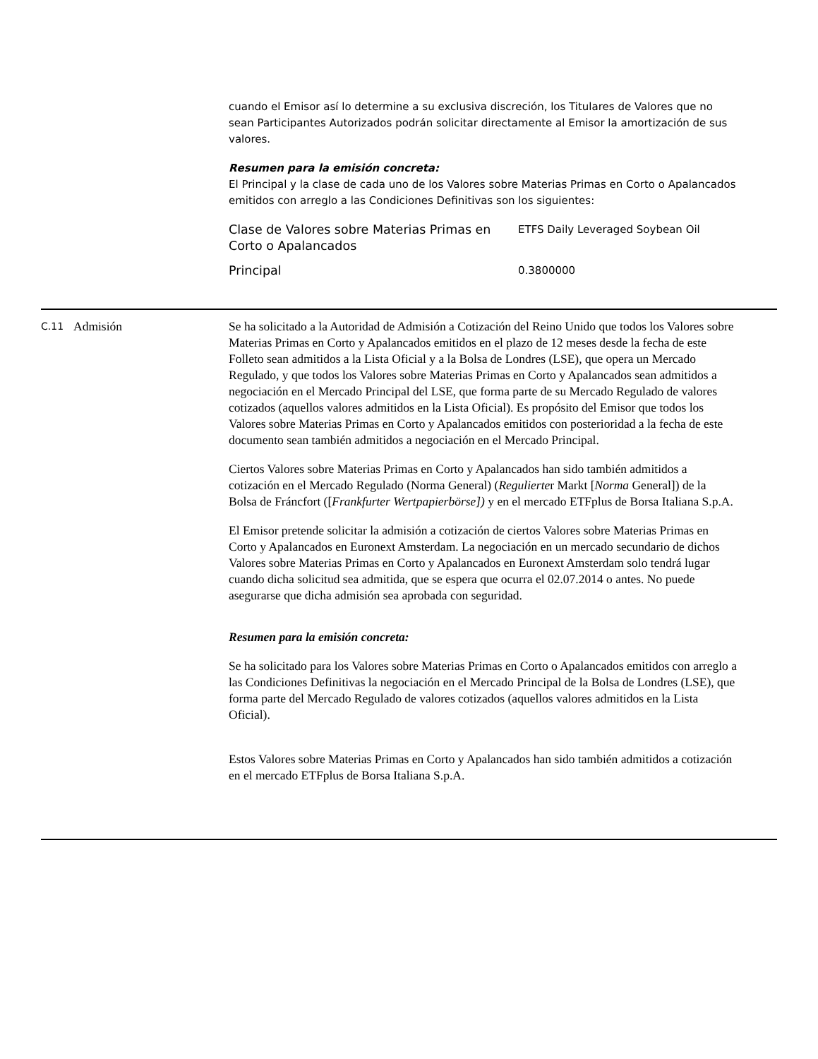cuando el Emisor así lo determine a su exclusiva discreción, los Titulares de Valores que no sean Participantes Autorizados podrán solicitar directamente al Emisor la amortización de sus valores.
Resumen para la emisión concreta:
El Principal y la clase de cada uno de los Valores sobre Materias Primas en Corto o Apalancados emitidos con arreglo a las Condiciones Definitivas son los siguientes:
| Clase de Valores sobre Materias Primas en Corto o Apalancados | ETFS Daily Leveraged Soybean Oil |
| Principal | 0.3800000 |
C.11
Admisión Se ha solicitado a la Autoridad de Admisión a Cotización del Reino Unido que todos los Valores sobre Materias Primas en Corto y Apalancados emitidos en el plazo de 12 meses desde la fecha de este Folleto sean admitidos a la Lista Oficial y a la Bolsa de Londres (LSE), que opera un Mercado Regulado, y que todos los Valores sobre Materias Primas en Corto y Apalancados sean admitidos a negociación en el Mercado Principal del LSE, que forma parte de su Mercado Regulado de valores cotizados (aquellos valores admitidos en la Lista Oficial). Es propósito del Emisor que todos los Valores sobre Materias Primas en Corto y Apalancados emitidos con posterioridad a la fecha de este documento sean también admitidos a negociación en el Mercado Principal.
Ciertos Valores sobre Materias Primas en Corto y Apalancados han sido también admitidos a cotización en el Mercado Regulado (Norma General) (Regulierter Markt [Norma General]) de la Bolsa de Fráncfort ([Frankfurter Wertpapierbörse]) y en el mercado ETFplus de Borsa Italiana S.p.A.
El Emisor pretende solicitar la admisión a cotización de ciertos Valores sobre Materias Primas en Corto y Apalancados en Euronext Amsterdam. La negociación en un mercado secundario de dichos Valores sobre Materias Primas en Corto y Apalancados en Euronext Amsterdam solo tendrá lugar cuando dicha solicitud sea admitida, que se espera que ocurra el 02.07.2014 o antes. No puede asegurarse que dicha admisión sea aprobada con seguridad.
Resumen para la emisión concreta:
Se ha solicitado para los Valores sobre Materias Primas en Corto o Apalancados emitidos con arreglo a las Condiciones Definitivas la negociación en el Mercado Principal de la Bolsa de Londres (LSE), que forma parte del Mercado Regulado de valores cotizados (aquellos valores admitidos en la Lista Oficial).
Estos Valores sobre Materias Primas en Corto y Apalancados han sido también admitidos a cotización en el mercado ETFplus de Borsa Italiana S.p.A.